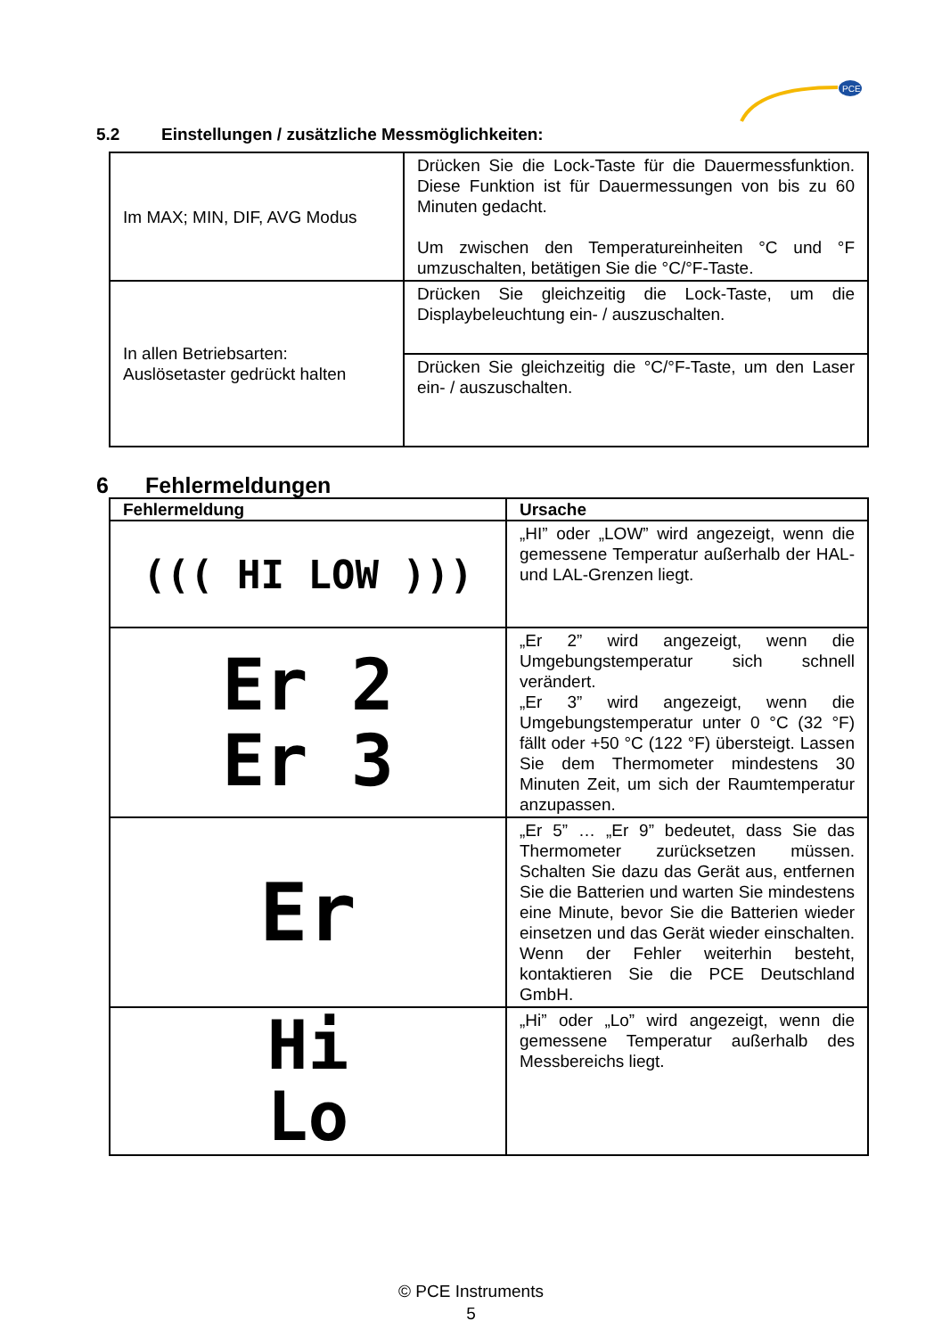PCE
5.2 Einstellungen / zusätzliche Messmöglichkeiten:
| Im MAX; MIN, DIF, AVG Modus | Drücken Sie die Lock-Taste für die Dauermessfunktion. Diese Funktion ist für Dauermessungen von bis zu 60 Minuten gedacht. Um zwischen den Temperatureinheiten °C und °F umzuschalten, betätigen Sie die °C/°F-Taste. |
| In allen Betriebsarten: Auslösetaster gedrückt halten | Drücken Sie gleichzeitig die Lock-Taste, um die Displaybeleuchtung ein- / auszuschalten. |
| | Drücken Sie gleichzeitig die °C/°F-Taste, um den Laser ein- / auszuschalten. |
6 Fehlermeldungen
| Fehlermeldung | Ursache |
| --- | --- |
| ((( HI LOW ))) | „HI” oder „LOW” wird angezeigt, wenn die gemessene Temperatur außerhalb der HAL- und LAL-Grenzen liegt. |
| Er 2 Er 3 | „Er 2” wird angezeigt, wenn die Umgebungstemperatur sich schnell verändert. „Er 3” wird angezeigt, wenn die Umgebungstemperatur unter 0 °C (32 °F) fällt oder +50 °C (122 °F) übersteigt. Lassen Sie dem Thermometer mindestens 30 Minuten Zeit, um sich der Raumtemperatur anzupassen. |
| Er | „Er 5” … „Er 9” bedeutet, dass Sie das Thermometer zurücksetzen müssen. Schalten Sie dazu das Gerät aus, entfernen Sie die Batterien und warten Sie mindestens eine Minute, bevor Sie die Batterien wieder einsetzen und das Gerät wieder einschalten. Wenn der Fehler weiterhin besteht, kontaktieren Sie die PCE Deutschland GmbH. |
| Hi Lo | „Hi” oder „Lo” wird angezeigt, wenn die gemessene Temperatur außerhalb des Messbereichs liegt. |
© PCE Instruments
5